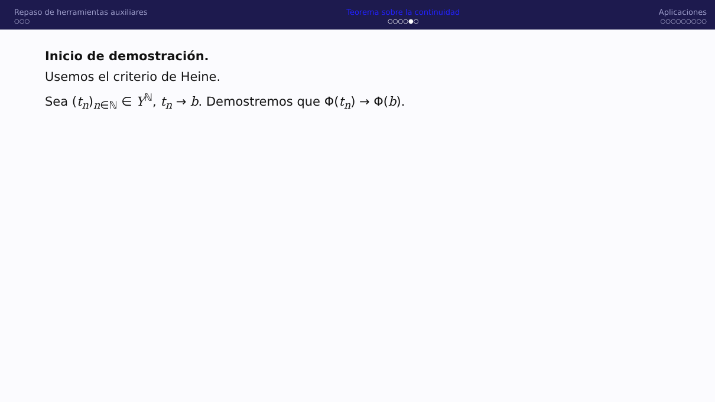Repaso de herramientas auxiliares
○○○
Teorema sobre la continuidad
○○○○●○
Aplicaciones
○○○○○○○○○
Inicio de demostración.
Usemos el criterio de Heine.
Sea (t<sub>n</sub>)<sub>n∈ℕ</sub> ∈ Y<sup>ℕ</sup>, t<sub>n</sub> → b. Demostremos que Φ(t<sub>n</sub>) → Φ(b).